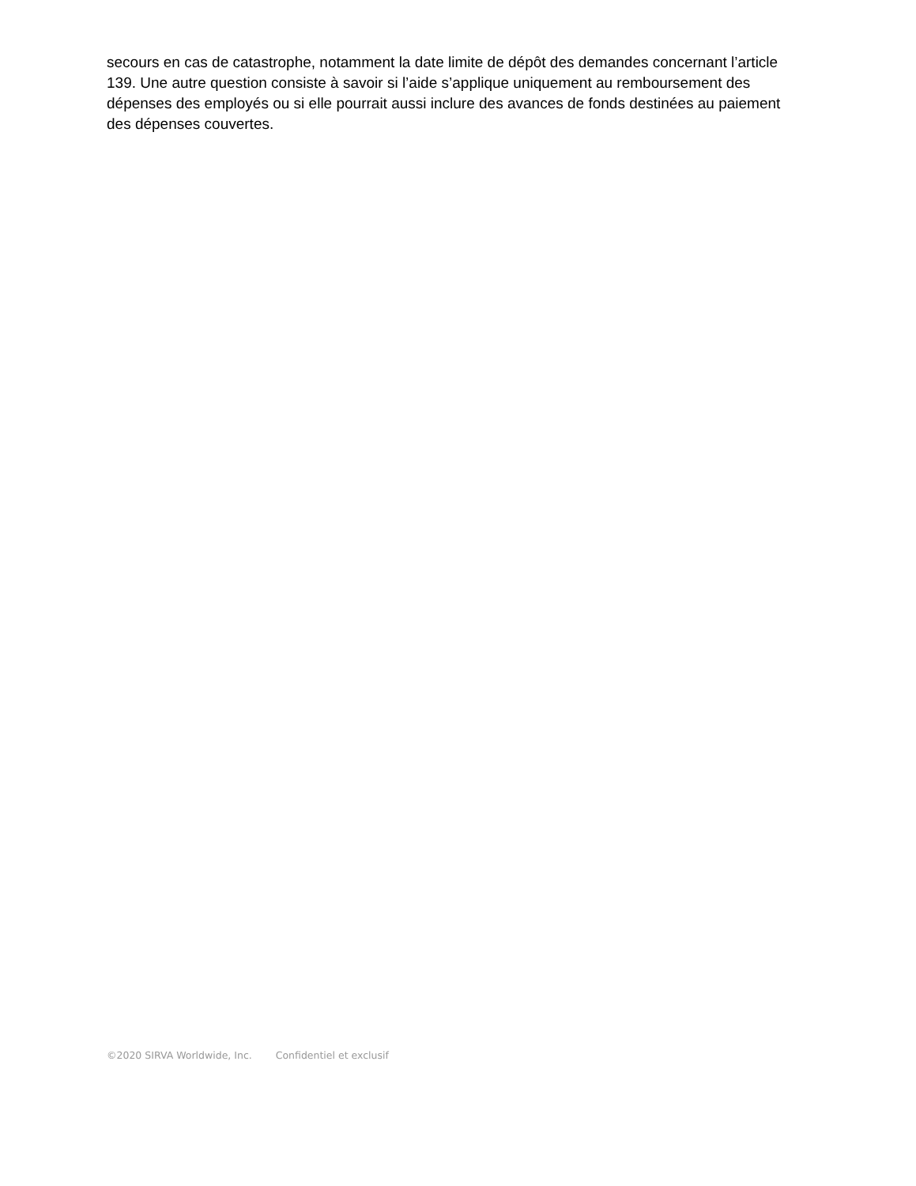secours en cas de catastrophe, notamment la date limite de dépôt des demandes concernant l’article 139. Une autre question consiste à savoir si l’aide s’applique uniquement au remboursement des dépenses des employés ou si elle pourrait aussi inclure des avances de fonds destinées au paiement des dépenses couvertes.
©2020 SIRVA Worldwide, Inc. Confidentiel et exclusif